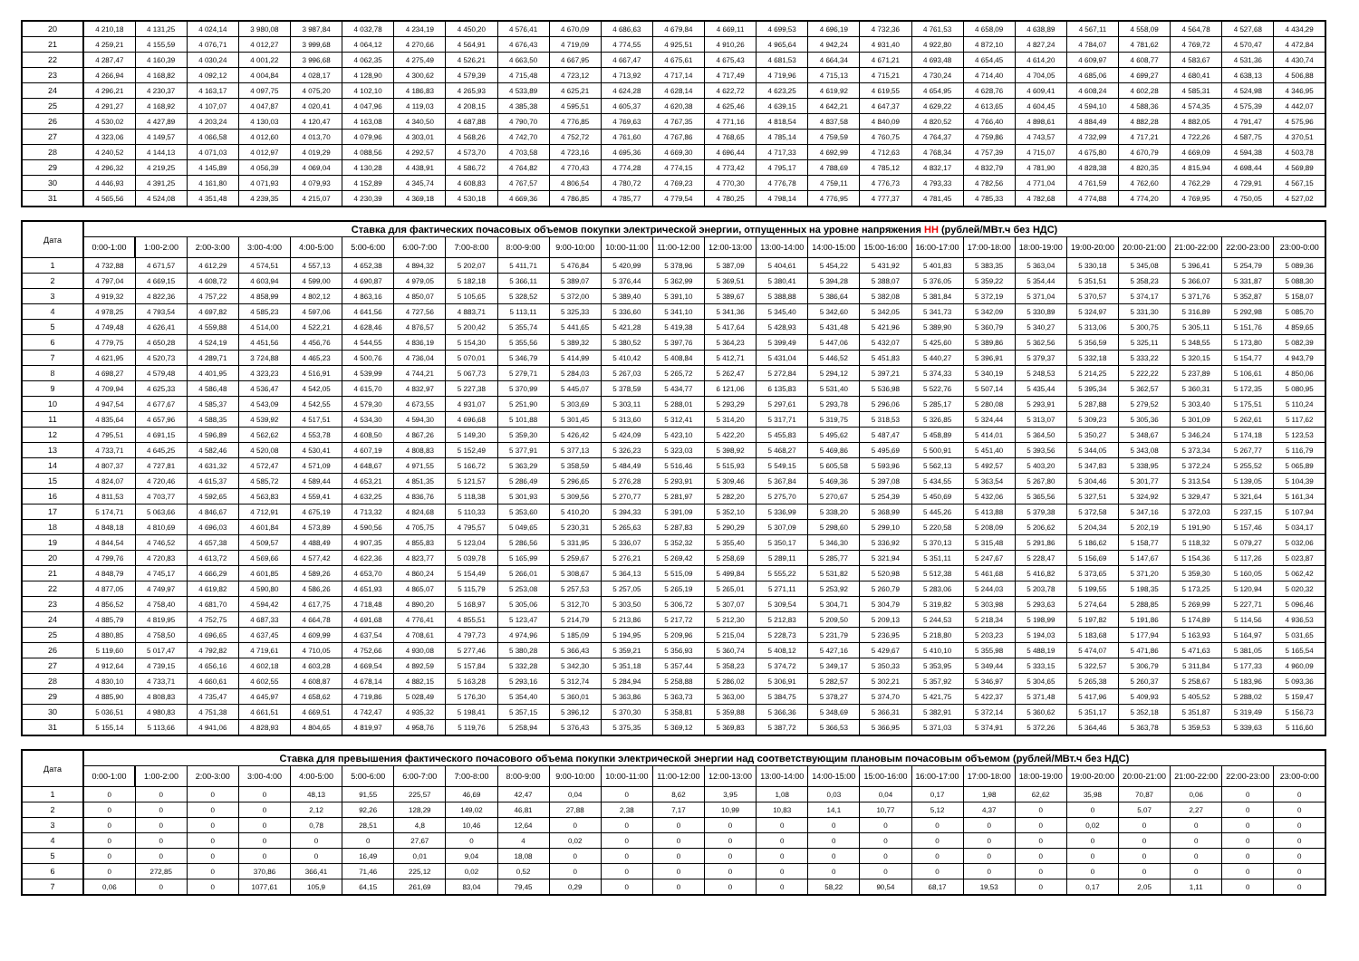| 20 | 4 210,18 | 4 131,25 | 4 024,14 | 3 980,08 | 3 987,84 | 4 032,78 | 4 234,19 | 4 450,20 | 4 576,41 | 4 670,09 | 4 686,63 | 4 679,84 | 4 669,11 | 4 699,53 | 4 696,19 | 4 732,36 | 4 761,53 | 4 658,09 | 4 638,89 | 4 567,11 | 4 558,09 | 4 564,78 | 4 527,68 | 4 434,29 |
| 21 | 4 259,21 | 4 155,59 | 4 076,71 | 4 012,27 | 3 999,68 | 4 064,12 | 4 270,66 | 4 564,91 | 4 676,43 | 4 719,09 | 4 774,55 | 4 925,51 | 4 910,26 | 4 965,64 | 4 942,24 | 4 931,40 | 4 922,80 | 4 872,10 | 4 827,24 | 4 784,07 | 4 781,62 | 4 769,72 | 4 570,47 | 4 472,84 |
| 22 | 4 287,47 | 4 160,39 | 4 030,24 | 4 001,22 | 3 996,68 | 4 062,35 | 4 275,49 | 4 526,21 | 4 663,50 | 4 667,95 | 4 667,47 | 4 675,61 | 4 675,43 | 4 681,53 | 4 664,34 | 4 671,21 | 4 693,48 | 4 654,45 | 4 614,20 | 4 609,97 | 4 608,77 | 4 583,67 | 4 531,36 | 4 430,74 |
| 23 | 4 266,94 | 4 168,82 | 4 092,12 | 4 004,84 | 4 028,17 | 4 128,90 | 4 300,62 | 4 579,39 | 4 715,48 | 4 723,12 | 4 713,92 | 4 717,14 | 4 717,49 | 4 719,96 | 4 715,13 | 4 715,21 | 4 730,24 | 4 714,40 | 4 704,05 | 4 685,06 | 4 699,27 | 4 680,41 | 4 638,13 | 4 506,88 |
| 24 | 4 296,21 | 4 230,37 | 4 163,17 | 4 097,75 | 4 075,20 | 4 102,10 | 4 186,83 | 4 265,93 | 4 533,89 | 4 625,21 | 4 624,28 | 4 628,14 | 4 622,72 | 4 623,25 | 4 619,92 | 4 619,55 | 4 654,95 | 4 628,76 | 4 609,41 | 4 608,24 | 4 602,28 | 4 585,31 | 4 524,98 | 4 346,95 |
| 25 | 4 291,27 | 4 168,92 | 4 107,07 | 4 047,87 | 4 020,41 | 4 047,96 | 4 119,03 | 4 208,15 | 4 385,38 | 4 595,51 | 4 605,37 | 4 620,38 | 4 625,46 | 4 639,15 | 4 642,21 | 4 647,37 | 4 629,22 | 4 613,65 | 4 604,45 | 4 594,10 | 4 588,36 | 4 574,35 | 4 575,39 | 4 442,07 |
| 26 | 4 530,02 | 4 427,89 | 4 203,24 | 4 130,03 | 4 120,47 | 4 163,08 | 4 340,50 | 4 687,88 | 4 790,70 | 4 776,85 | 4 769,63 | 4 767,35 | 4 771,16 | 4 818,54 | 4 837,58 | 4 840,09 | 4 820,52 | 4 766,40 | 4 898,61 | 4 884,49 | 4 882,28 | 4 882,05 | 4 791,47 | 4 575,96 |
| 27 | 4 323,06 | 4 149,57 | 4 066,58 | 4 012,60 | 4 013,70 | 4 079,96 | 4 303,01 | 4 568,26 | 4 742,70 | 4 752,72 | 4 761,60 | 4 767,86 | 4 768,65 | 4 785,14 | 4 759,59 | 4 760,75 | 4 764,37 | 4 759,86 | 4 743,57 | 4 732,99 | 4 717,21 | 4 722,26 | 4 587,75 | 4 370,51 |
| 28 | 4 240,52 | 4 144,13 | 4 071,03 | 4 012,97 | 4 019,29 | 4 088,56 | 4 292,57 | 4 573,70 | 4 703,58 | 4 723,16 | 4 695,36 | 4 669,30 | 4 696,44 | 4 717,33 | 4 692,99 | 4 712,63 | 4 768,34 | 4 757,39 | 4 715,07 | 4 675,80 | 4 670,79 | 4 669,09 | 4 594,38 | 4 503,78 |
| 29 | 4 296,32 | 4 219,25 | 4 145,89 | 4 056,39 | 4 069,04 | 4 130,28 | 4 438,91 | 4 586,72 | 4 764,82 | 4 770,43 | 4 774,28 | 4 774,15 | 4 773,42 | 4 795,17 | 4 788,69 | 4 785,12 | 4 832,17 | 4 832,79 | 4 781,90 | 4 828,38 | 4 820,35 | 4 815,94 | 4 698,44 | 4 569,89 |
| 30 | 4 446,93 | 4 391,25 | 4 161,80 | 4 071,93 | 4 079,93 | 4 152,89 | 4 345,74 | 4 608,83 | 4 767,57 | 4 806,54 | 4 780,72 | 4 769,23 | 4 770,30 | 4 776,78 | 4 759,11 | 4 776,73 | 4 793,33 | 4 782,56 | 4 771,04 | 4 761,59 | 4 762,60 | 4 762,29 | 4 729,91 | 4 567,15 |
| 31 | 4 565,56 | 4 524,08 | 4 351,48 | 4 239,35 | 4 215,07 | 4 230,39 | 4 369,18 | 4 530,18 | 4 669,36 | 4 786,85 | 4 785,77 | 4 779,54 | 4 780,25 | 4 798,14 | 4 776,95 | 4 777,37 | 4 781,45 | 4 785,33 | 4 782,68 | 4 774,88 | 4 774,20 | 4 769,95 | 4 750,05 | 4 527,02 |
| Дата | Ставка для фактических почасовых объемов покупки электрической энергии, отпущенных на уровне напряжения НН (рублей/МВт.ч без НДС) | | | | | | | | | | | | | | | | | | | | | | | |
| --- | --- | --- | --- | --- | --- | --- | --- | --- | --- | --- | --- | --- | --- | --- | --- | --- | --- | --- | --- | --- | --- | --- | --- | --- |
| | 0:00-1:00 | 1:00-2:00 | 2:00-3:00 | 3:00-4:00 | 4:00-5:00 | 5:00-6:00 | 6:00-7:00 | 7:00-8:00 | 8:00-9:00 | 9:00-10:00 | 10:00-11:00 | 11:00-12:00 | 12:00-13:00 | 13:00-14:00 | 14:00-15:00 | 15:00-16:00 | 16:00-17:00 | 17:00-18:00 | 18:00-19:00 | 19:00-20:00 | 20:00-21:00 | 21:00-22:00 | 22:00-23:00 | 23:00-0:00 |
| 1 | 4 732,88 | 4 671,57 | 4 612,29 | 4 574,51 | 4 557,13 | 4 652,38 | 4 894,32 | 5 202,07 | 5 411,71 | 5 476,84 | 5 420,99 | 5 378,96 | 5 387,09 | 5 404,61 | 5 454,22 | 5 431,92 | 5 401,83 | 5 383,35 | 5 363,04 | 5 330,18 | 5 345,08 | 5 396,41 | 5 254,79 | 5 089,36 |
| 2 | 4 797,04 | 4 669,15 | 4 608,72 | 4 603,94 | 4 599,00 | 4 690,87 | 4 979,05 | 5 182,18 | 5 366,11 | 5 389,07 | 5 376,44 | 5 362,99 | 5 369,51 | 5 380,41 | 5 394,28 | 5 388,07 | 5 376,05 | 5 359,22 | 5 354,44 | 5 351,51 | 5 358,23 | 5 366,07 | 5 331,87 | 5 088,30 |
| 3 | 4 919,32 | 4 822,36 | 4 757,22 | 4 858,99 | 4 802,12 | 4 863,16 | 4 850,07 | 5 105,65 | 5 328,52 | 5 372,00 | 5 389,40 | 5 391,10 | 5 389,67 | 5 388,88 | 5 386,64 | 5 382,08 | 5 381,84 | 5 372,19 | 5 371,04 | 5 370,57 | 5 374,17 | 5 371,76 | 5 352,87 | 5 158,07 |
| 4 | 4 978,25 | 4 793,54 | 4 697,82 | 4 585,23 | 4 597,06 | 4 641,56 | 4 727,56 | 4 883,71 | 5 113,11 | 5 325,33 | 5 336,60 | 5 341,10 | 5 341,36 | 5 345,40 | 5 342,60 | 5 342,05 | 5 341,73 | 5 342,09 | 5 330,89 | 5 324,97 | 5 331,30 | 5 316,89 | 5 292,98 | 5 085,70 |
| 5 | 4 749,48 | 4 626,41 | 4 559,88 | 4 514,00 | 4 522,21 | 4 628,46 | 4 876,57 | 5 200,42 | 5 355,74 | 5 441,65 | 5 421,28 | 5 419,38 | 5 417,64 | 5 428,93 | 5 431,48 | 5 421,96 | 5 389,90 | 5 360,79 | 5 340,27 | 5 313,06 | 5 300,75 | 5 305,11 | 5 151,76 | 4 859,65 |
| 6 | 4 779,75 | 4 650,28 | 4 524,19 | 4 451,56 | 4 456,76 | 4 544,55 | 4 836,19 | 5 154,30 | 5 355,56 | 5 389,32 | 5 380,52 | 5 397,76 | 5 364,23 | 5 399,49 | 5 447,06 | 5 432,07 | 5 425,60 | 5 389,86 | 5 362,56 | 5 356,59 | 5 325,11 | 5 348,55 | 5 173,80 | 5 082,39 |
| 7 | 4 621,95 | 4 520,73 | 4 289,71 | 3 724,88 | 4 465,23 | 4 500,76 | 4 736,04 | 5 070,01 | 5 346,79 | 5 414,99 | 5 410,42 | 5 408,84 | 5 412,71 | 5 431,04 | 5 446,52 | 5 451,83 | 5 440,27 | 5 396,91 | 5 379,37 | 5 332,18 | 5 333,22 | 5 320,15 | 5 154,77 | 4 943,79 |
| 8 | 4 698,27 | 4 579,48 | 4 401,95 | 4 323,23 | 4 516,91 | 4 539,99 | 4 744,21 | 5 067,73 | 5 279,71 | 5 284,03 | 5 267,03 | 5 265,72 | 5 262,47 | 5 272,84 | 5 294,12 | 5 397,21 | 5 374,33 | 5 340,19 | 5 248,53 | 5 214,25 | 5 222,22 | 5 237,89 | 5 106,61 | 4 850,06 |
| 9 | 4 709,94 | 4 625,33 | 4 586,48 | 4 536,47 | 4 542,05 | 4 615,70 | 4 832,97 | 5 227,38 | 5 370,99 | 5 445,07 | 5 378,59 | 5 434,77 | 6 121,06 | 6 135,83 | 5 531,40 | 5 536,98 | 5 522,76 | 5 507,14 | 5 435,44 | 5 395,34 | 5 362,57 | 5 360,31 | 5 172,35 | 5 080,95 |
| 10 | 4 947,54 | 4 677,67 | 4 585,37 | 4 543,09 | 4 542,55 | 4 579,30 | 4 673,55 | 4 931,07 | 5 251,90 | 5 303,69 | 5 303,11 | 5 288,01 | 5 293,29 | 5 297,61 | 5 293,78 | 5 296,06 | 5 285,17 | 5 280,08 | 5 293,91 | 5 287,88 | 5 279,52 | 5 303,40 | 5 175,51 | 5 110,24 |
| 11 | 4 835,64 | 4 657,96 | 4 588,35 | 4 539,92 | 4 517,51 | 4 534,30 | 4 594,30 | 4 696,68 | 5 101,88 | 5 301,45 | 5 313,60 | 5 312,41 | 5 314,20 | 5 317,71 | 5 319,75 | 5 318,53 | 5 326,85 | 5 324,44 | 5 313,07 | 5 309,23 | 5 305,36 | 5 301,09 | 5 262,61 | 5 117,62 |
| 12 | 4 795,51 | 4 691,15 | 4 596,89 | 4 562,62 | 4 553,78 | 4 608,50 | 4 867,26 | 5 149,30 | 5 359,30 | 5 426,42 | 5 424,09 | 5 423,10 | 5 422,20 | 5 455,83 | 5 495,62 | 5 487,47 | 5 458,89 | 5 414,01 | 5 364,50 | 5 350,27 | 5 348,67 | 5 346,24 | 5 174,18 | 5 123,53 |
| 13 | 4 733,71 | 4 645,25 | 4 582,46 | 4 520,08 | 4 530,41 | 4 607,19 | 4 808,83 | 5 152,49 | 5 377,91 | 5 377,13 | 5 326,23 | 5 323,03 | 5 398,92 | 5 468,27 | 5 469,86 | 5 495,69 | 5 500,91 | 5 451,40 | 5 393,56 | 5 344,05 | 5 343,08 | 5 373,34 | 5 267,77 | 5 116,79 |
| 14 | 4 807,37 | 4 727,81 | 4 631,32 | 4 572,47 | 4 571,09 | 4 648,67 | 4 971,55 | 5 166,72 | 5 363,29 | 5 358,59 | 5 484,49 | 5 516,46 | 5 515,93 | 5 549,15 | 5 605,58 | 5 593,96 | 5 562,13 | 5 492,57 | 5 403,20 | 5 347,83 | 5 338,95 | 5 372,24 | 5 255,52 | 5 065,89 |
| 15 | 4 824,07 | 4 720,46 | 4 615,37 | 4 585,72 | 4 589,44 | 4 653,21 | 4 851,35 | 5 121,57 | 5 286,49 | 5 296,65 | 5 276,28 | 5 293,91 | 5 309,46 | 5 367,84 | 5 469,36 | 5 397,08 | 5 434,55 | 5 363,54 | 5 267,80 | 5 304,46 | 5 301,77 | 5 313,54 | 5 139,05 | 5 104,39 |
| 16 | 4 811,53 | 4 703,77 | 4 592,65 | 4 563,83 | 4 559,41 | 4 632,25 | 4 836,76 | 5 118,38 | 5 301,93 | 5 309,56 | 5 270,77 | 5 281,97 | 5 282,20 | 5 275,70 | 5 270,67 | 5 254,39 | 5 450,69 | 5 432,06 | 5 365,56 | 5 327,51 | 5 324,92 | 5 329,47 | 5 321,64 | 5 161,34 |
| 17 | 5 174,71 | 5 063,66 | 4 846,67 | 4 712,91 | 4 675,19 | 4 713,32 | 4 824,68 | 5 110,33 | 5 353,60 | 5 410,20 | 5 394,33 | 5 391,09 | 5 352,10 | 5 336,99 | 5 338,20 | 5 368,99 | 5 445,26 | 5 413,88 | 5 379,38 | 5 372,58 | 5 347,16 | 5 372,03 | 5 237,15 | 5 107,94 |
| 18 | 4 848,18 | 4 810,69 | 4 696,03 | 4 601,84 | 4 573,89 | 4 590,56 | 4 705,75 | 4 795,57 | 5 049,65 | 5 230,31 | 5 265,63 | 5 287,83 | 5 290,29 | 5 307,09 | 5 298,60 | 5 299,10 | 5 220,58 | 5 208,09 | 5 206,62 | 5 204,34 | 5 202,19 | 5 191,90 | 5 157,46 | 5 034,17 |
| 19 | 4 844,54 | 4 746,52 | 4 657,38 | 4 509,57 | 4 488,49 | 4 907,35 | 4 855,83 | 5 123,04 | 5 286,56 | 5 331,95 | 5 336,07 | 5 352,32 | 5 355,40 | 5 350,17 | 5 346,30 | 5 336,92 | 5 370,13 | 5 315,48 | 5 291,86 | 5 186,62 | 5 158,77 | 5 118,32 | 5 079,27 | 5 032,06 |
| 20 | 4 799,76 | 4 720,83 | 4 613,72 | 4 569,66 | 4 577,42 | 4 622,36 | 4 823,77 | 5 039,78 | 5 165,99 | 5 259,67 | 5 276,21 | 5 269,42 | 5 258,69 | 5 289,11 | 5 285,77 | 5 321,94 | 5 351,11 | 5 247,67 | 5 228,47 | 5 156,69 | 5 147,67 | 5 154,36 | 5 117,26 | 5 023,87 |
| 21 | 4 848,79 | 4 745,17 | 4 666,29 | 4 601,85 | 4 589,26 | 4 653,70 | 4 860,24 | 5 154,49 | 5 266,01 | 5 308,67 | 5 364,13 | 5 515,09 | 5 499,84 | 5 555,22 | 5 531,82 | 5 520,98 | 5 512,38 | 5 461,68 | 5 416,82 | 5 373,65 | 5 371,20 | 5 359,30 | 5 160,05 | 5 062,42 |
| 22 | 4 877,05 | 4 749,97 | 4 619,82 | 4 590,80 | 4 586,26 | 4 651,93 | 4 865,07 | 5 115,79 | 5 253,08 | 5 257,53 | 5 257,05 | 5 265,19 | 5 265,01 | 5 271,11 | 5 253,92 | 5 260,79 | 5 283,06 | 5 244,03 | 5 203,78 | 5 199,55 | 5 198,35 | 5 173,25 | 5 120,94 | 5 020,32 |
| 23 | 4 856,52 | 4 758,40 | 4 681,70 | 4 594,42 | 4 617,75 | 4 718,48 | 4 890,20 | 5 168,97 | 5 305,06 | 5 312,70 | 5 303,50 | 5 306,72 | 5 307,07 | 5 309,54 | 5 304,71 | 5 304,79 | 5 319,82 | 5 303,98 | 5 293,63 | 5 274,64 | 5 288,85 | 5 269,99 | 5 227,71 | 5 096,46 |
| 24 | 4 885,79 | 4 819,95 | 4 752,75 | 4 687,33 | 4 664,78 | 4 691,68 | 4 776,41 | 4 855,51 | 5 123,47 | 5 214,79 | 5 213,86 | 5 217,72 | 5 212,30 | 5 212,83 | 5 209,50 | 5 209,13 | 5 244,53 | 5 218,34 | 5 198,99 | 5 197,82 | 5 191,86 | 5 174,89 | 5 114,56 | 4 936,53 |
| 25 | 4 880,85 | 4 758,50 | 4 696,65 | 4 637,45 | 4 609,99 | 4 637,54 | 4 708,61 | 4 797,73 | 4 974,96 | 5 185,09 | 5 194,95 | 5 209,96 | 5 215,04 | 5 228,73 | 5 231,79 | 5 236,95 | 5 218,80 | 5 203,23 | 5 194,03 | 5 183,68 | 5 177,94 | 5 163,93 | 5 164,97 | 5 031,65 |
| 26 | 5 119,60 | 5 017,47 | 4 792,82 | 4 719,61 | 4 710,05 | 4 752,66 | 4 930,08 | 5 277,46 | 5 380,28 | 5 366,43 | 5 359,21 | 5 356,93 | 5 360,74 | 5 408,12 | 5 427,16 | 5 429,67 | 5 410,10 | 5 355,98 | 5 488,19 | 5 474,07 | 5 471,86 | 5 471,63 | 5 381,05 | 5 165,54 |
| 27 | 4 912,64 | 4 739,15 | 4 656,16 | 4 602,18 | 4 603,28 | 4 669,54 | 4 892,59 | 5 157,84 | 5 332,28 | 5 342,30 | 5 351,18 | 5 357,44 | 5 358,23 | 5 374,72 | 5 349,17 | 5 350,33 | 5 353,95 | 5 349,44 | 5 333,15 | 5 322,57 | 5 306,79 | 5 311,84 | 5 177,33 | 4 960,09 |
| 28 | 4 830,10 | 4 733,71 | 4 660,61 | 4 602,55 | 4 608,87 | 4 678,14 | 4 882,15 | 5 163,28 | 5 293,16 | 5 312,74 | 5 284,94 | 5 258,88 | 5 286,02 | 5 306,91 | 5 282,57 | 5 302,21 | 5 357,92 | 5 346,97 | 5 304,65 | 5 265,38 | 5 260,37 | 5 258,67 | 5 183,96 | 5 093,36 |
| 29 | 4 885,90 | 4 808,83 | 4 735,47 | 4 645,97 | 4 658,62 | 4 719,86 | 5 028,49 | 5 176,30 | 5 354,40 | 5 360,01 | 5 363,86 | 5 363,73 | 5 363,00 | 5 384,75 | 5 378,27 | 5 374,70 | 5 421,75 | 5 422,37 | 5 371,48 | 5 417,96 | 5 409,93 | 5 405,52 | 5 288,02 | 5 159,47 |
| 30 | 5 036,51 | 4 980,83 | 4 751,38 | 4 661,51 | 4 669,51 | 4 742,47 | 4 935,32 | 5 198,41 | 5 357,15 | 5 396,12 | 5 370,30 | 5 358,81 | 5 359,88 | 5 366,36 | 5 348,69 | 5 366,31 | 5 382,91 | 5 372,14 | 5 360,62 | 5 351,17 | 5 352,18 | 5 351,87 | 5 319,49 | 5 156,73 |
| 31 | 5 155,14 | 5 113,66 | 4 941,06 | 4 828,93 | 4 804,65 | 4 819,97 | 4 958,76 | 5 119,76 | 5 258,94 | 5 376,43 | 5 375,35 | 5 369,12 | 5 369,83 | 5 387,72 | 5 366,53 | 5 366,95 | 5 371,03 | 5 374,91 | 5 372,26 | 5 364,46 | 5 363,78 | 5 359,53 | 5 339,63 | 5 116,60 |
| Дата | Ставка для превышения фактического почасового объема покупки электрической энергии над соответствующим плановым почасовым объемом (рублей/МВт.ч без НДС) | | | | | | | | | | | | | | | | | | | | | | | |
| --- | --- | --- | --- | --- | --- | --- | --- | --- | --- | --- | --- | --- | --- | --- | --- | --- | --- | --- | --- | --- | --- | --- | --- | --- |
| | 0:00-1:00 | 1:00-2:00 | 2:00-3:00 | 3:00-4:00 | 4:00-5:00 | 5:00-6:00 | 6:00-7:00 | 7:00-8:00 | 8:00-9:00 | 9:00-10:00 | 10:00-11:00 | 11:00-12:00 | 12:00-13:00 | 13:00-14:00 | 14:00-15:00 | 15:00-16:00 | 16:00-17:00 | 17:00-18:00 | 18:00-19:00 | 19:00-20:00 | 20:00-21:00 | 21:00-22:00 | 22:00-23:00 | 23:00-0:00 |
| 1 | 0 | 0 | 0 | 0 | 48,13 | 91,55 | 225,57 | 46,69 | 42,47 | 0,04 | 0 | 8,62 | 3,95 | 1,08 | 0,03 | 0,04 | 0,17 | 1,98 | 62,62 | 35,98 | 70,87 | 0,06 | 0 | 0 |
| 2 | 0 | 0 | 0 | 0 | 2,12 | 92,26 | 128,29 | 149,02 | 46,81 | 27,88 | 2,38 | 7,17 | 10,99 | 10,83 | 14,1 | 10,77 | 5,12 | 4,37 | 0 | 0 | 5,07 | 2,27 | 0 | 0 |
| 3 | 0 | 0 | 0 | 0 | 0,78 | 28,51 | 4,8 | 10,46 | 12,64 | 0 | 0 | 0 | 0 | 0 | 0 | 0 | 0 | 0 | 0 | 0,02 | 0 | 0 | 0 | 0 |
| 4 | 0 | 0 | 0 | 0 | 0 | 0 | 27,67 | 0 | 4 | 0,02 | 0 | 0 | 0 | 0 | 0 | 0 | 0 | 0 | 0 | 0 | 0 | 0 | 0 | 0 |
| 5 | 0 | 0 | 0 | 0 | 0 | 16,49 | 0,01 | 9,04 | 18,08 | 0 | 0 | 0 | 0 | 0 | 0 | 0 | 0 | 0 | 0 | 0 | 0 | 0 | 0 | 0 |
| 6 | 0 | 272,85 | 0 | 370,86 | 366,41 | 71,46 | 225,12 | 0,02 | 0,52 | 0 | 0 | 0 | 0 | 0 | 0 | 0 | 0 | 0 | 0 | 0 | 0 | 0 | 0 | 0 |
| 7 | 0,06 | 0 | 0 | 1077,61 | 105,9 | 64,15 | 261,69 | 83,04 | 79,45 | 0,29 | 0 | 0 | 0 | 0 | 58,22 | 90,54 | 68,17 | 19,53 | 0 | 0,17 | 2,05 | 1,11 | 0 | 0 |